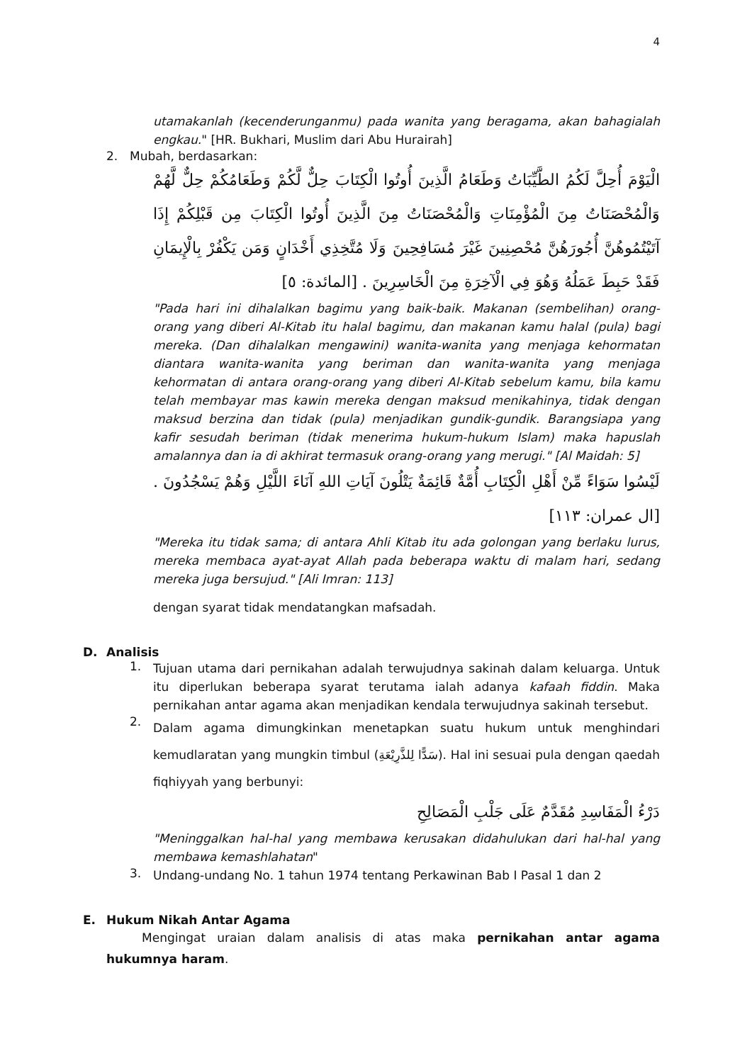4
utamakanlah (kecenderunganmu) pada wanita yang beragama, akan bahagialah engkau." [HR. Bukhari, Muslim dari Abu Hurairah]
2. Mubah, berdasarkan:
الْيَوْمَ أُحِلَّ لَكُمُ الطَّيِّبَاتُ وَطَعَامُ الَّذِينَ أُوتُوا الْكِتَابَ حِلٌّ لَّكُمْ وَطَعَامُكُمْ حِلٌّ لَّهُمْ وَالْمُحْصَنَاتُ مِنَ الْمُؤْمِنَاتِ وَالْمُحْصَنَاتُ مِنَ الَّذِينَ أُوتُوا الْكِتَابَ مِن قَبْلِكُمْ إِذَا آتَيْتُمُوهُنَّ أُجُورَهُنَّ مُحْصِنِينَ غَيْرَ مُسَافِحِينَ وَلَا مُتَّخِذِي أَخْدَانٍ وَمَن يَكْفُرْ بِالْإِيمَانِ فَقَدْ حَبِطَ عَمَلُهُ وَهُوَ فِي الْآخِرَةِ مِنَ الْخَاسِرِينَ . [المائدة: ٥]
"Pada hari ini dihalalkan bagimu yang baik-baik. Makanan (sembelihan) orang-orang yang diberi Al-Kitab itu halal bagimu, dan makanan kamu halal (pula) bagi mereka. (Dan dihalalkan mengawini) wanita-wanita yang menjaga kehormatan diantara wanita-wanita yang beriman dan wanita-wanita yang menjaga kehormatan di antara orang-orang yang diberi Al-Kitab sebelum kamu, bila kamu telah membayar mas kawin mereka dengan maksud menikahinya, tidak dengan maksud berzina dan tidak (pula) menjadikan gundik-gundik. Barangsiapa yang kafir sesudah beriman (tidak menerima hukum-hukum Islam) maka hapuslah amalannya dan ia di akhirat termasuk orang-orang yang merugi." [Al Maidah: 5]
لَيْسُوا سَوَاءً مِّنْ أَهْلِ الْكِتَابِ أُمَّةٌ قَائِمَةٌ يَتْلُونَ آيَاتِ اللهِ آنَاءَ اللَّيْلِ وَهُمْ يَسْجُدُونَ . [ال عمران: ١١٣]
"Mereka itu tidak sama; di antara Ahli Kitab itu ada golongan yang berlaku lurus, mereka membaca ayat-ayat Allah pada beberapa waktu di malam hari, sedang mereka juga bersujud." [Ali Imran: 113]
dengan syarat tidak mendatangkan mafsadah.
D. Analisis
1.
Tujuan utama dari pernikahan adalah terwujudnya sakinah dalam keluarga. Untuk itu diperlukan beberapa syarat terutama ialah adanya kafaah fiddin. Maka pernikahan antar agama akan menjadikan kendala terwujudnya sakinah tersebut.
2.
Dalam agama dimungkinkan menetapkan suatu hukum untuk menghindari kemudlaratan yang mungkin timbul (سَدًّا لِلذَّرِيْعَةِ). Hal ini sesuai pula dengan qaedah fiqhiyyah yang berbunyi:
دَرْءُ الْمَفَاسِدِ مُقَدَّمٌ عَلَى جَلْبِ الْمَصَالِحِ
"Meninggalkan hal-hal yang membawa kerusakan didahulukan dari hal-hal yang membawa kemashlahatan"
3.
Undang-undang No. 1 tahun 1974 tentang Perkawinan Bab I Pasal 1 dan 2
E. Hukum Nikah Antar Agama
Mengingat uraian dalam analisis di atas maka pernikahan antar agama hukumnya haram.